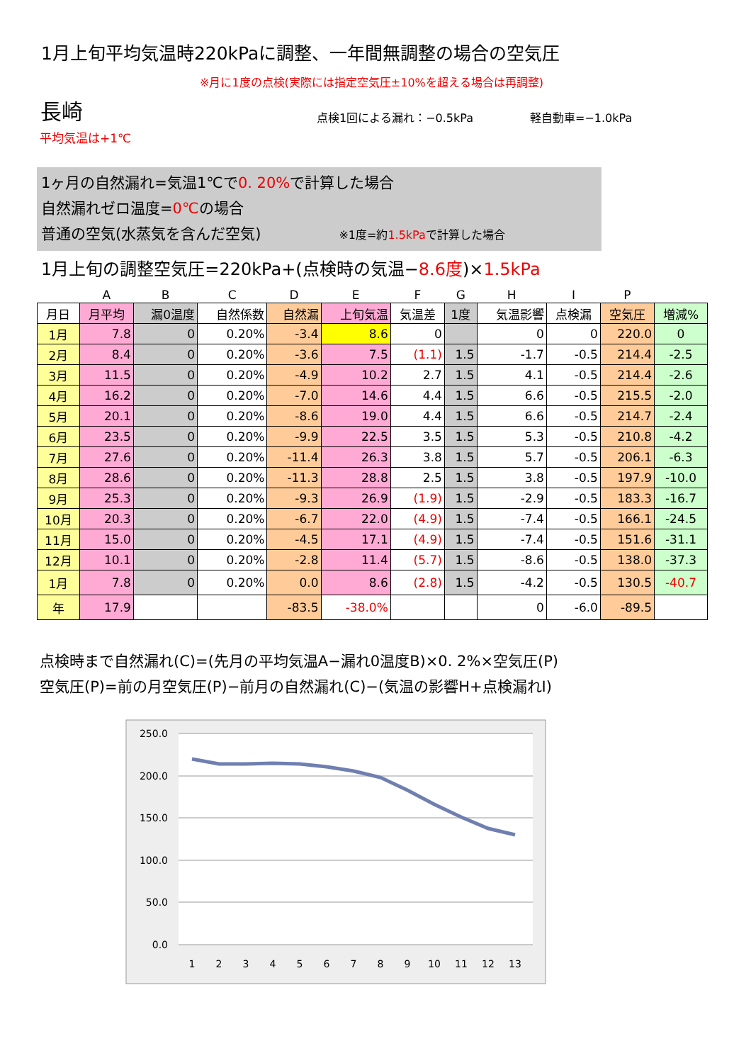1月上旬平均気温時220kPaに調整、一年間無調整の場合の空気圧
※月に1度の点検(実際には指定空気圧±10%を超える場合は再調整)
長崎 点検1回による漏れ：−0.5kPa 軽自動車=−1.0kPa
平均気温は+1℃
1ヶ月の自然漏れ=気温1℃で0. 20% で計算した場合
自然漏れゼロ温度=0℃の場合
普通の空気(水蒸気を含んだ空気) ※1度=約1.5kPaで計算した場合
1月上旬の調整空気圧=220kPa+(点検時の気温−8.6度)×1.5kPa
| | A | B | C | D | E | F | G | H | I | P | |
| 月日 | 月平均 | 漏0温度 | 自然係数 | 自然漏 | 上旬気温 | 気温差 | 1度 | 気温影響 | 点検漏 | 空気圧 | 増減% |
| 1月 | 7.8 | 0 | 0.20% | -3.4 | 8.6 | 0 | | 0 | 0 | 220.0 | 0 |
| 2月 | 8.4 | 0 | 0.20% | -3.6 | 7.5 | (1.1) | 1.5 | -1.7 | -0.5 | 214.4 | -2.5 |
| 3月 | 11.5 | 0 | 0.20% | -4.9 | 10.2 | 2.7 | 1.5 | 4.1 | -0.5 | 214.4 | -2.6 |
| 4月 | 16.2 | 0 | 0.20% | -7.0 | 14.6 | 4.4 | 1.5 | 6.6 | -0.5 | 215.5 | -2.0 |
| 5月 | 20.1 | 0 | 0.20% | -8.6 | 19.0 | 4.4 | 1.5 | 6.6 | -0.5 | 214.7 | -2.4 |
| 6月 | 23.5 | 0 | 0.20% | -9.9 | 22.5 | 3.5 | 1.5 | 5.3 | -0.5 | 210.8 | -4.2 |
| 7月 | 27.6 | 0 | 0.20% | -11.4 | 26.3 | 3.8 | 1.5 | 5.7 | -0.5 | 206.1 | -6.3 |
| 8月 | 28.6 | 0 | 0.20% | -11.3 | 28.8 | 2.5 | 1.5 | 3.8 | -0.5 | 197.9 | -10.0 |
| 9月 | 25.3 | 0 | 0.20% | -9.3 | 26.9 | (1.9) | 1.5 | -2.9 | -0.5 | 183.3 | -16.7 |
| 10月 | 20.3 | 0 | 0.20% | -6.7 | 22.0 | (4.9) | 1.5 | -7.4 | -0.5 | 166.1 | -24.5 |
| 11月 | 15.0 | 0 | 0.20% | -4.5 | 17.1 | (4.9) | 1.5 | -7.4 | -0.5 | 151.6 | -31.1 |
| 12月 | 10.1 | 0 | 0.20% | -2.8 | 11.4 | (5.7) | 1.5 | -8.6 | -0.5 | 138.0 | -37.3 |
| 1月 | 7.8 | 0 | 0.20% | 0.0 | 8.6 | (2.8) | 1.5 | -4.2 | -0.5 | 130.5 | -40.7 |
| 年 | 17.9 | | | -83.5 | -38.0% | | | 0 | -6.0 | -89.5 | |
点検時まで自然漏れ(C)=(先月の平均気温A−漏れ0温度B)×0. 2%×空気圧(P)
空気圧(P)=前の月空気圧(P)−前月の自然漏れ(C)−(気温の影響H+点検漏れI)
250.0
200.0
150.0
100.0
50.0
0.0
1
2
3
4
5
6
7
8
9
10
11
12
13